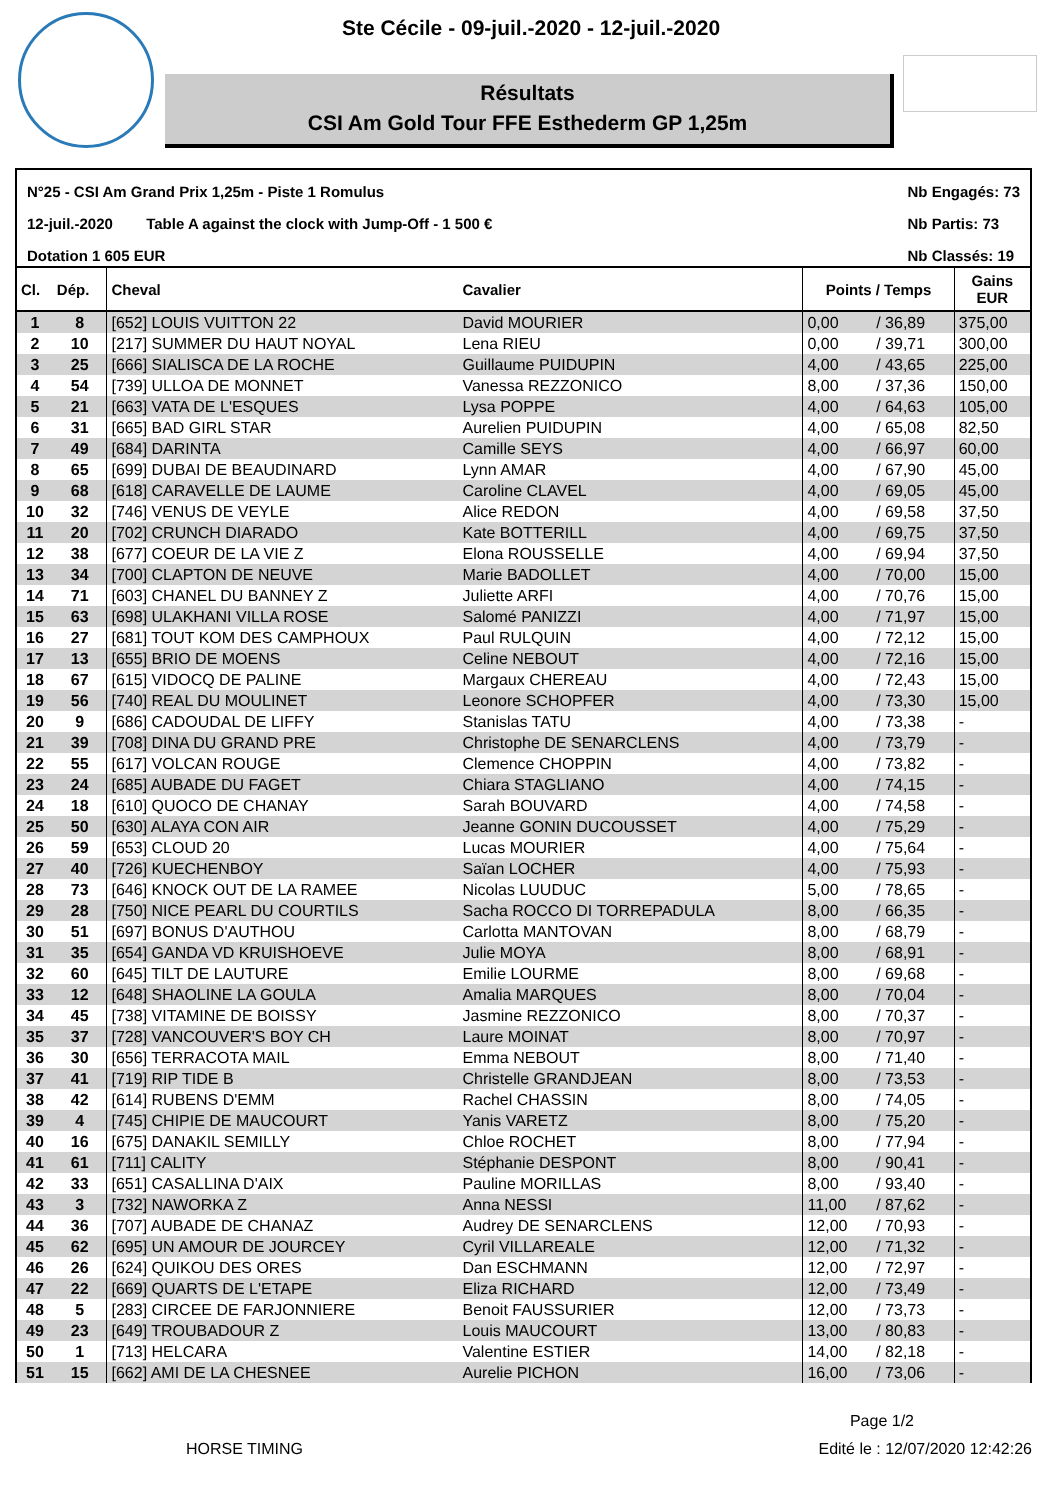Ste Cécile - 09-juil.-2020 - 12-juil.-2020
Résultats
CSI Am Gold Tour FFE Esthederm GP 1,25m
N°25 - CSI Am Grand Prix 1,25m - Piste 1 Romulus
12-juil.-2020 Table A against the clock with Jump-Off - 1 500 €
Dotation 1 605 EUR
Nb Engagés: 73
Nb Partis: 73
Nb Classés: 19
| Cl. | Dép. | Cheval | Cavalier | Points / Temps | | Gains EUR |
| --- | --- | --- | --- | --- | --- | --- |
| 1 | 8 | [652] LOUIS VUITTON 22 | David MOURIER | 0,00 | / 36,89 | 375,00 |
| 2 | 10 | [217] SUMMER DU HAUT NOYAL | Lena RIEU | 0,00 | / 39,71 | 300,00 |
| 3 | 25 | [666] SIALISCA DE LA ROCHE | Guillaume PUIDUPIN | 4,00 | / 43,65 | 225,00 |
| 4 | 54 | [739] ULLOA DE MONNET | Vanessa REZZONICO | 8,00 | / 37,36 | 150,00 |
| 5 | 21 | [663] VATA DE L'ESQUES | Lysa POPPE | 4,00 | / 64,63 | 105,00 |
| 6 | 31 | [665] BAD GIRL STAR | Aurelien PUIDUPIN | 4,00 | / 65,08 | 82,50 |
| 7 | 49 | [684] DARINTA | Camille SEYS | 4,00 | / 66,97 | 60,00 |
| 8 | 65 | [699] DUBAI DE BEAUDINARD | Lynn AMAR | 4,00 | / 67,90 | 45,00 |
| 9 | 68 | [618] CARAVELLE DE LAUME | Caroline CLAVEL | 4,00 | / 69,05 | 45,00 |
| 10 | 32 | [746] VENUS DE VEYLE | Alice REDON | 4,00 | / 69,58 | 37,50 |
| 11 | 20 | [702] CRUNCH DIARADO | Kate BOTTERILL | 4,00 | / 69,75 | 37,50 |
| 12 | 38 | [677] COEUR DE LA VIE Z | Elona ROUSSELLE | 4,00 | / 69,94 | 37,50 |
| 13 | 34 | [700] CLAPTON DE NEUVE | Marie BADOLLET | 4,00 | / 70,00 | 15,00 |
| 14 | 71 | [603] CHANEL DU BANNEY Z | Juliette ARFI | 4,00 | / 70,76 | 15,00 |
| 15 | 63 | [698] ULAKHANI VILLA ROSE | Salomé PANIZZI | 4,00 | / 71,97 | 15,00 |
| 16 | 27 | [681] TOUT KOM DES CAMPHOUX | Paul RULQUIN | 4,00 | / 72,12 | 15,00 |
| 17 | 13 | [655] BRIO DE MOENS | Celine NEBOUT | 4,00 | / 72,16 | 15,00 |
| 18 | 67 | [615] VIDOCQ DE PALINE | Margaux CHEREAU | 4,00 | / 72,43 | 15,00 |
| 19 | 56 | [740] REAL DU MOULINET | Leonore SCHOPFER | 4,00 | / 73,30 | 15,00 |
| 20 | 9 | [686] CADOUDAL DE LIFFY | Stanislas TATU | 4,00 | / 73,38 | - |
| 21 | 39 | [708] DINA DU GRAND PRE | Christophe DE SENARCLENS | 4,00 | / 73,79 | - |
| 22 | 55 | [617] VOLCAN ROUGE | Clemence CHOPPIN | 4,00 | / 73,82 | - |
| 23 | 24 | [685] AUBADE DU FAGET | Chiara STAGLIANO | 4,00 | / 74,15 | - |
| 24 | 18 | [610] QUOCO DE CHANAY | Sarah BOUVARD | 4,00 | / 74,58 | - |
| 25 | 50 | [630] ALAYA CON AIR | Jeanne GONIN DUCOUSSET | 4,00 | / 75,29 | - |
| 26 | 59 | [653] CLOUD 20 | Lucas MOURIER | 4,00 | / 75,64 | - |
| 27 | 40 | [726] KUECHENBOY | Saïan LOCHER | 4,00 | / 75,93 | - |
| 28 | 73 | [646] KNOCK OUT DE LA RAMEE | Nicolas LUUDUC | 5,00 | / 78,65 | - |
| 29 | 28 | [750] NICE PEARL DU COURTILS | Sacha ROCCO DI TORREPADULA | 8,00 | / 66,35 | - |
| 30 | 51 | [697] BONUS D'AUTHOU | Carlotta MANTOVAN | 8,00 | / 68,79 | - |
| 31 | 35 | [654] GANDA VD KRUISHOEVE | Julie MOYA | 8,00 | / 68,91 | - |
| 32 | 60 | [645] TILT DE LAUTURE | Emilie LOURME | 8,00 | / 69,68 | - |
| 33 | 12 | [648] SHAOLINE LA GOULA | Amalia MARQUES | 8,00 | / 70,04 | - |
| 34 | 45 | [738] VITAMINE DE BOISSY | Jasmine REZZONICO | 8,00 | / 70,37 | - |
| 35 | 37 | [728] VANCOUVER'S BOY CH | Laure MOINAT | 8,00 | / 70,97 | - |
| 36 | 30 | [656] TERRACOTA MAIL | Emma NEBOUT | 8,00 | / 71,40 | - |
| 37 | 41 | [719] RIP TIDE B | Christelle GRANDJEAN | 8,00 | / 73,53 | - |
| 38 | 42 | [614] RUBENS D'EMM | Rachel CHASSIN | 8,00 | / 74,05 | - |
| 39 | 4 | [745] CHIPIE DE MAUCOURT | Yanis VARETZ | 8,00 | / 75,20 | - |
| 40 | 16 | [675] DANAKIL SEMILLY | Chloe ROCHET | 8,00 | / 77,94 | - |
| 41 | 61 | [711] CALITY | Stéphanie DESPONT | 8,00 | / 90,41 | - |
| 42 | 33 | [651] CASALLINA D'AIX | Pauline MORILLAS | 8,00 | / 93,40 | - |
| 43 | 3 | [732] NAWORKA Z | Anna NESSI | 11,00 | / 87,62 | - |
| 44 | 36 | [707] AUBADE DE CHANAZ | Audrey DE SENARCLENS | 12,00 | / 70,93 | - |
| 45 | 62 | [695] UN AMOUR DE JOURCEY | Cyril VILLAREALE | 12,00 | / 71,32 | - |
| 46 | 26 | [624] QUIKOU DES ORES | Dan ESCHMANN | 12,00 | / 72,97 | - |
| 47 | 22 | [669] QUARTS DE L'ETAPE | Eliza RICHARD | 12,00 | / 73,49 | - |
| 48 | 5 | [283] CIRCEE DE FARJONNIERE | Benoit FAUSSURIER | 12,00 | / 73,73 | - |
| 49 | 23 | [649] TROUBADOUR Z | Louis MAUCOURT | 13,00 | / 80,83 | - |
| 50 | 1 | [713] HELCARA | Valentine ESTIER | 14,00 | / 82,18 | - |
| 51 | 15 | [662] AMI DE LA CHESNEE | Aurelie PICHON | 16,00 | / 73,06 | - |
Page 1/2
HORSE TIMING Edité le : 12/07/2020 12:42:26